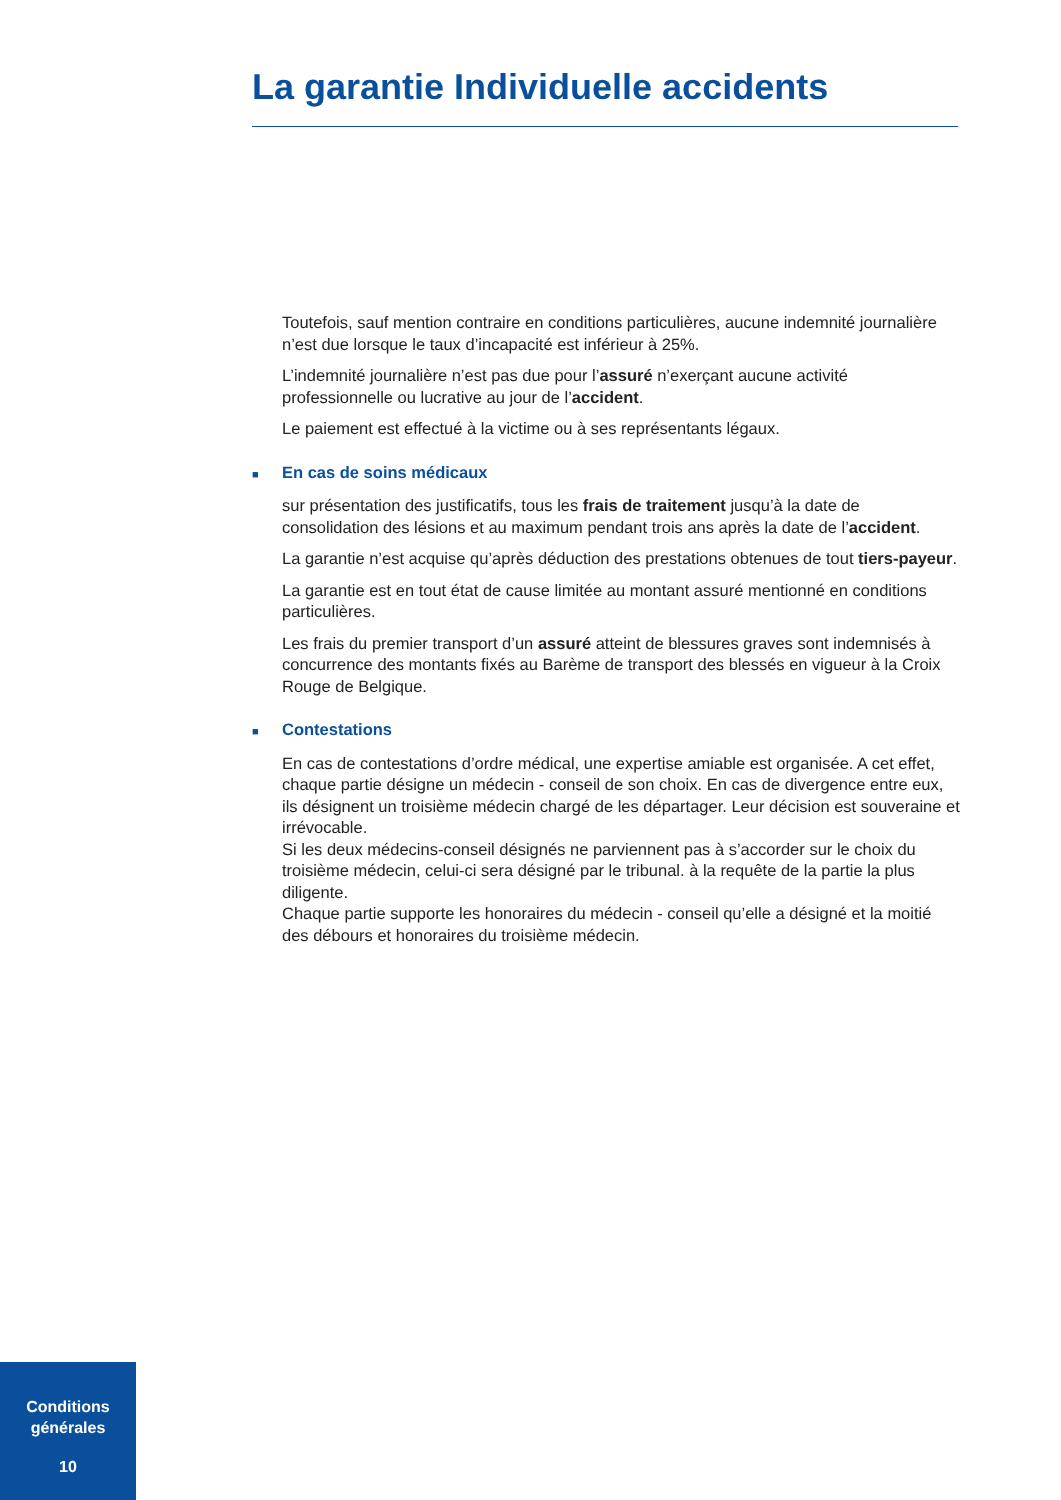La garantie Individuelle accidents
Toutefois, sauf mention contraire en conditions particulières, aucune indemnité journalière n’est due lorsque le taux d’incapacité est inférieur à 25%.
L’indemnité journalière n’est pas due pour l’assuré n’exerçant aucune activité professionnelle ou lucrative au jour de l’accident.
Le paiement est effectué à la victime ou à ses représentants légaux.
■ En cas de soins médicaux
sur présentation des justificatifs, tous les frais de traitement jusqu’à la date de consolidation des lésions et au maximum pendant trois ans après la date de l’accident.
La garantie n’est acquise qu’après déduction des prestations obtenues de tout tiers-payeur.
La garantie est en tout état de cause limitée au montant assuré mentionné en conditions particulières.
Les frais du premier transport d’un assuré atteint de blessures graves sont indemnisés à concurrence des montants fixés au Barème de transport des blessés en vigueur à la Croix Rouge de Belgique.
■ Contestations
En cas de contestations d’ordre médical, une expertise amiable est organisée. A cet effet, chaque partie désigne un médecin - conseil de son choix. En cas de divergence entre eux, ils désignent un troisième médecin chargé de les départager. Leur décision est souveraine et irrévocable.
Si les deux médecins-conseil désignés ne parviennent pas à s’accorder sur le choix du troisième médecin, celui-ci sera désigné par le tribunal. à la requête de la partie la plus diligente.
Chaque partie supporte les honoraires du médecin - conseil qu’elle a désigné et la moitié des débours et honoraires du troisième médecin.
Conditions
générales
10